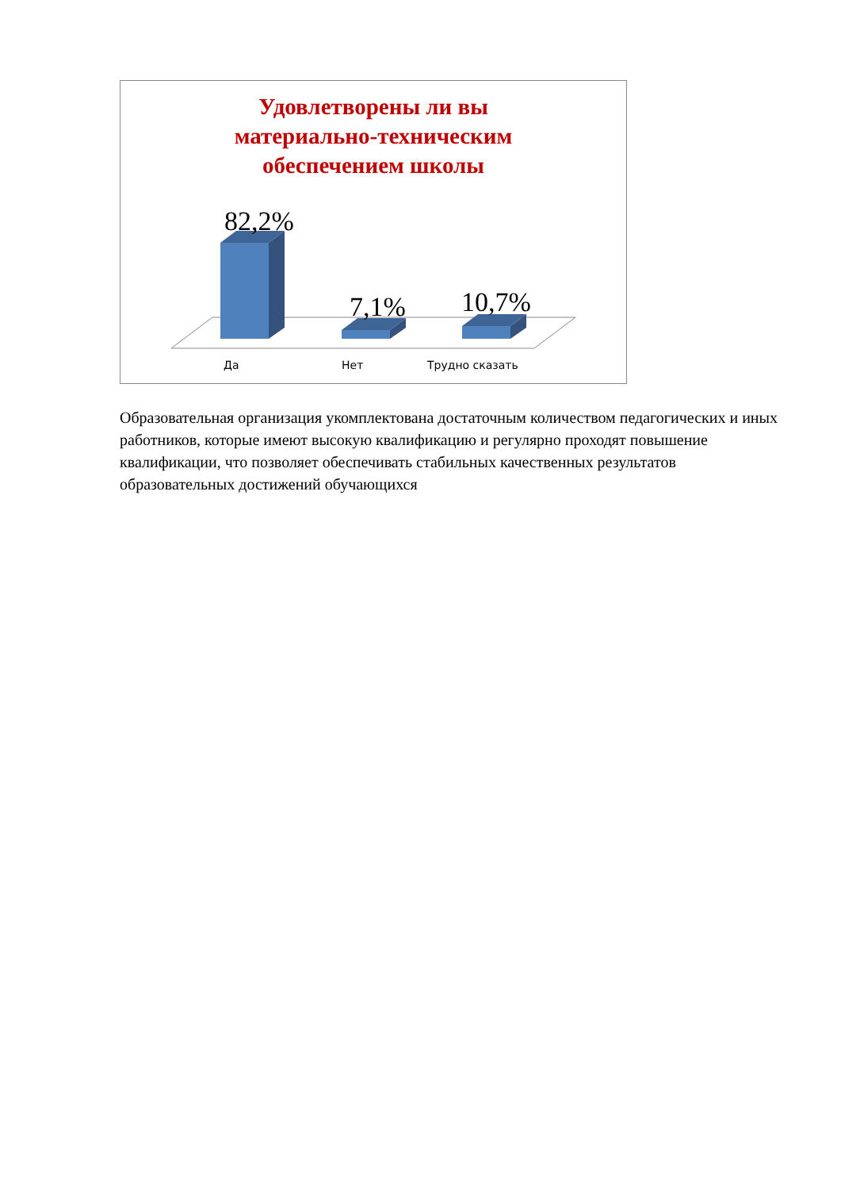Удовлетворены ли вы
материально-техническим
обеспечением школы
82,2%
7,1% 10,7%
Да Нет Трудно сказать
Образовательная организация укомплектована достаточным количеством педагогических и иных работников, которые имеют высокую квалификацию и регулярно проходят повышение квалификации, что позволяет обеспечивать стабильных качественных результатов образовательных достижений обучающихся